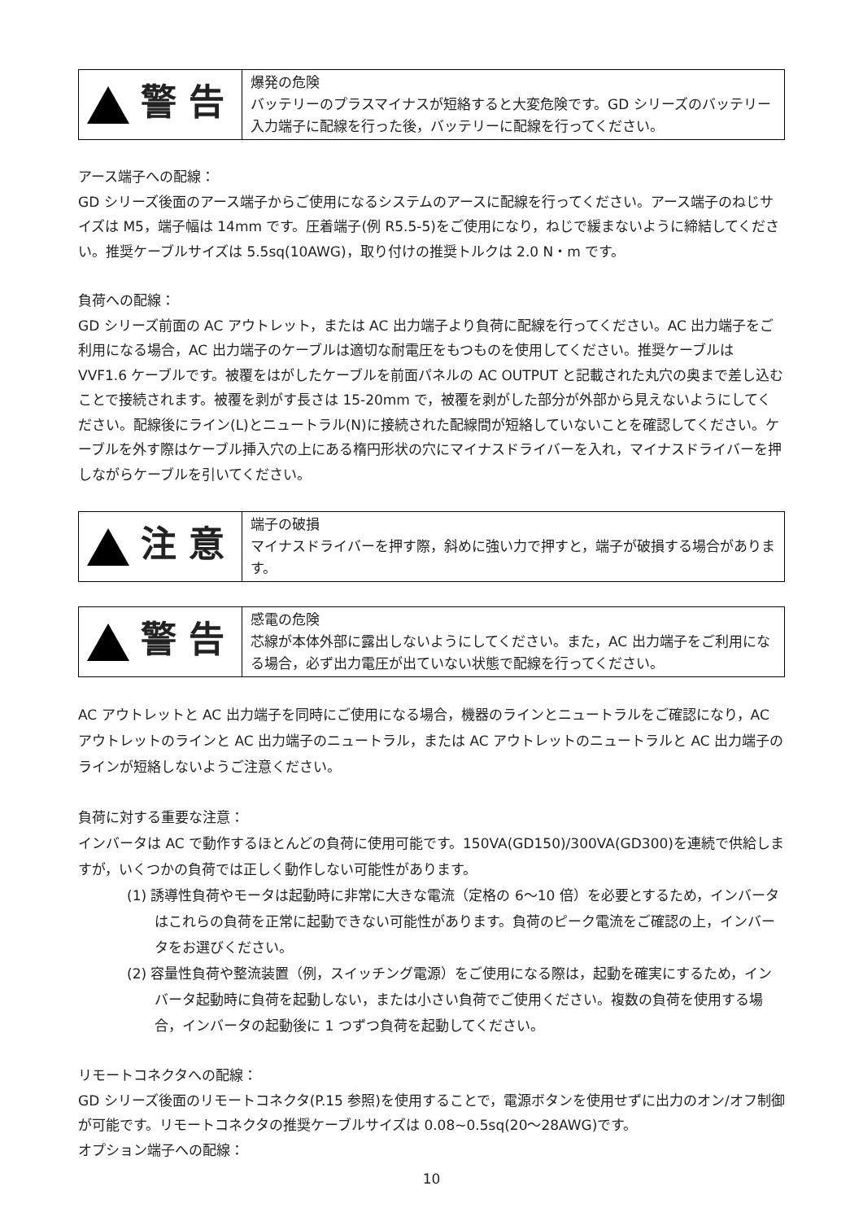| ! 警 告 | 爆発の危険 バッテリーのプラスマイナスが短絡すると大変危険です。GD シリーズのバッテリー入力端子に配線を行った後，バッテリーに配線を行ってください。 |
アース端子への配線：
GD シリーズ後面のアース端子からご使用になるシステムのアースに配線を行ってください。アース端子のねじサイズは M5，端子幅は 14mm です。圧着端子(例 R5.5-5)をご使用になり，ねじで緩まないように締結してください。推奨ケーブルサイズは 5.5sq(10AWG)，取り付けの推奨トルクは 2.0 N・m です。
負荷への配線：
GD シリーズ前面の AC アウトレット，または AC 出力端子より負荷に配線を行ってください。AC 出力端子をご利用になる場合，AC 出力端子のケーブルは適切な耐電圧をもつものを使用してください。推奨ケーブルは VVF1.6 ケーブルです。被覆をはがしたケーブルを前面パネルの AC OUTPUT と記載された丸穴の奥まで差し込むことで接続されます。被覆を剥がす長さは 15-20mm で，被覆を剥がした部分が外部から見えないようにしてください。配線後にライン(L)とニュートラル(N)に接続された配線間が短絡していないことを確認してください。ケーブルを外す際はケーブル挿入穴の上にある楕円形状の穴にマイナスドライバーを入れ，マイナスドライバーを押しながらケーブルを引いてください。
| ! 注 意 | 端子の破損 マイナスドライバーを押す際，斜めに強い力で押すと，端子が破損する場合があります。 |
| ! 警 告 | 感電の危険 芯線が本体外部に露出しないようにしてください。また，AC 出力端子をご利用になる場合，必ず出力電圧が出ていない状態で配線を行ってください。 |
AC アウトレットと AC 出力端子を同時にご使用になる場合，機器のラインとニュートラルをご確認になり，AC アウトレットのラインと AC 出力端子のニュートラル，または AC アウトレットのニュートラルと AC 出力端子のラインが短絡しないようご注意ください。
負荷に対する重要な注意：
インバータは AC で動作するほとんどの負荷に使用可能です。150VA(GD150)/300VA(GD300)を連続で供給しますが，いくつかの負荷では正しく動作しない可能性があります。
(1) 誘導性負荷やモータは起動時に非常に大きな電流（定格の 6〜10 倍）を必要とするため，インバータはこれらの負荷を正常に起動できない可能性があります。負荷のピーク電流をご確認の上，インバータをお選びください。
(2) 容量性負荷や整流装置（例，スイッチング電源）をご使用になる際は，起動を確実にするため，インバータ起動時に負荷を起動しない，または小さい負荷でご使用ください。複数の負荷を使用する場合，インバータの起動後に 1 つずつ負荷を起動してください。
リモートコネクタへの配線：
GD シリーズ後面のリモートコネクタ(P.15 参照)を使用することで，電源ボタンを使用せずに出力のオン/オフ制御が可能です。リモートコネクタの推奨ケーブルサイズは 0.08~0.5sq(20〜28AWG)です。
オプション端子への配線：
10